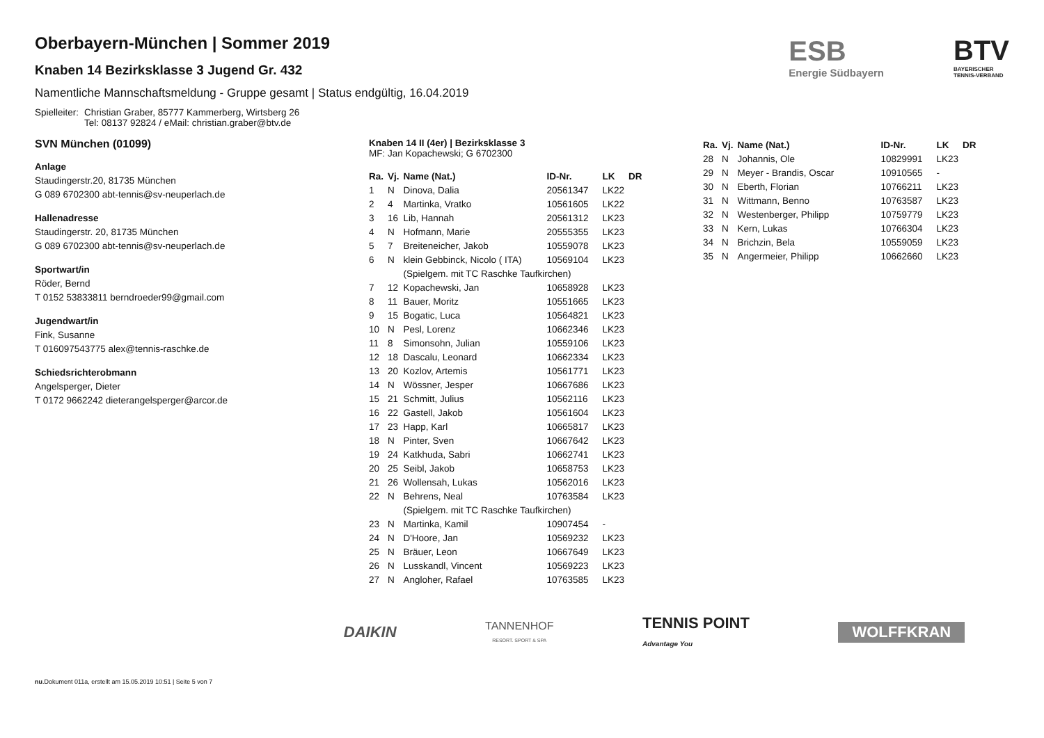ESB
Energie Südbayern
BTV
BAYERISCHER
TENNIS-VERBAND
Oberbayern-München | Sommer 2019
Knaben 14 Bezirksklasse 3 Jugend Gr. 432
Namentliche Mannschaftsmeldung - Gruppe gesamt | Status endgültig, 16.04.2019
Spielleiter: Christian Graber, 85777 Kammerberg, Wirtsberg 26
Tel: 08137 92824 / eMail: christian.graber@btv.de
SVN München (01099)
Anlage
Staudingerstr.20, 81735 München
G 089 6702300 abt-tennis@sv-neuperlach.de
Hallenadresse
Staudingerstr. 20, 81735 München
G 089 6702300 abt-tennis@sv-neuperlach.de
Sportwart/in
Röder, Bernd
T 0152 53833811 berndroeder99@gmail.com
Jugendwart/in
Fink, Susanne
T 016097543775 alex@tennis-raschke.de
Schiedsrichterobmann
Angelsperger, Dieter
T 0172 9662242 dieterangelsperger@arcor.de
Knaben 14 II (4er) | Bezirksklasse 3
MF: Jan Kopachewski; G 6702300
| Ra. | Vj. | Name (Nat.) | ID-Nr. | LK | DR |
| --- | --- | --- | --- | --- | --- |
| 1 | N | Dinova, Dalia | 20561347 | LK22 | |
| 2 | 4 | Martinka, Vratko | 10561605 | LK22 | |
| 3 | 16 | Lib, Hannah | 20561312 | LK23 | |
| 4 | N | Hofmann, Marie | 20555355 | LK23 | |
| 5 | 7 | Breiteneicher, Jakob | 10559078 | LK23 | |
| 6 | N | klein Gebbinck, Nicolo ( ITA) | 10569104 | LK23 | |
| | | (Spielgem. mit TC Raschke Taufkirchen) | | | |
| 7 | 12 | Kopachewski, Jan | 10658928 | LK23 | |
| 8 | 11 | Bauer, Moritz | 10551665 | LK23 | |
| 9 | 15 | Bogatic, Luca | 10564821 | LK23 | |
| 10 | N | Pesl, Lorenz | 10662346 | LK23 | |
| 11 | 8 | Simonsohn, Julian | 10559106 | LK23 | |
| 12 | 18 | Dascalu, Leonard | 10662334 | LK23 | |
| 13 | 20 | Kozlov, Artemis | 10561771 | LK23 | |
| 14 | N | Wössner, Jesper | 10667686 | LK23 | |
| 15 | 21 | Schmitt, Julius | 10562116 | LK23 | |
| 16 | 22 | Gastell, Jakob | 10561604 | LK23 | |
| 17 | 23 | Happ, Karl | 10665817 | LK23 | |
| 18 | N | Pinter, Sven | 10667642 | LK23 | |
| 19 | 24 | Katkhuda, Sabri | 10662741 | LK23 | |
| 20 | 25 | Seibl, Jakob | 10658753 | LK23 | |
| 21 | 26 | Wollensah, Lukas | 10562016 | LK23 | |
| 22 | N | Behrens, Neal | 10763584 | LK23 | |
| | | (Spielgem. mit TC Raschke Taufkirchen) | | | |
| 23 | N | Martinka, Kamil | 10907454 | - | |
| 24 | N | D'Hoore, Jan | 10569232 | LK23 | |
| 25 | N | Bräuer, Leon | 10667649 | LK23 | |
| 26 | N | Lusskandl, Vincent | 10569223 | LK23 | |
| 27 | N | Angloher, Rafael | 10763585 | LK23 | |
| Ra. | Vj. | Name (Nat.) | ID-Nr. | LK | DR |
| --- | --- | --- | --- | --- | --- |
| 28 | N | Johannis, Ole | 10829991 | LK23 | |
| 29 | N | Meyer - Brandis, Oscar | 10910565 | - | |
| 30 | N | Eberth, Florian | 10766211 | LK23 | |
| 31 | N | Wittmann, Benno | 10763587 | LK23 | |
| 32 | N | Westenberger, Philipp | 10759779 | LK23 | |
| 33 | N | Kern, Lukas | 10766304 | LK23 | |
| 34 | N | Brichzin, Bela | 10559059 | LK23 | |
| 35 | N | Angermeier, Philipp | 10662660 | LK23 | |
DAIKIN TANNENHOF
RESORT. SPORT & SPA TENNIS POINT
Advantage You WOLFFKRAN
nu.Dokument 011a, erstellt am 15.05.2019 10:51 | Seite 5 von 7